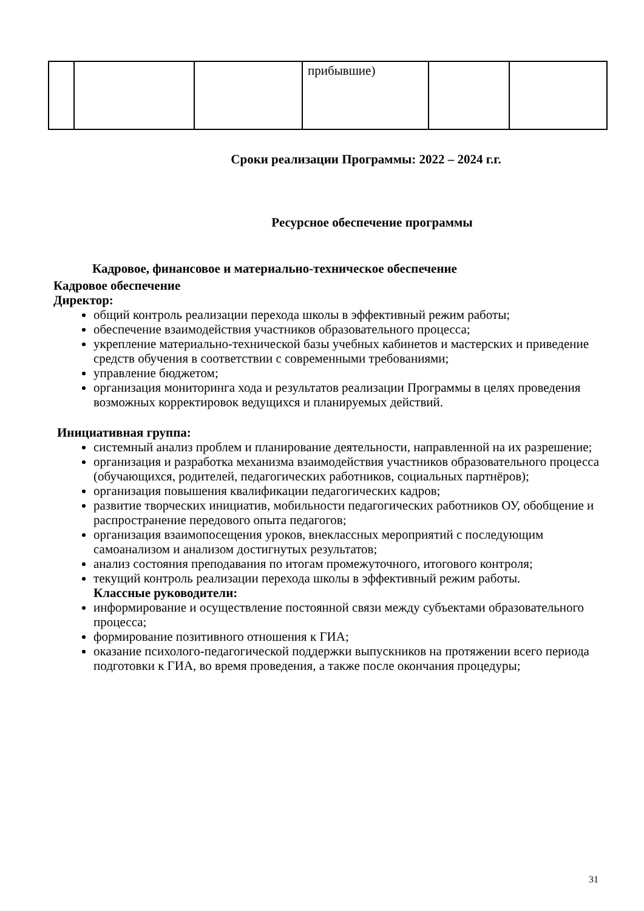| | | | прибывшие) | | |
Сроки реализации Программы: 2022 – 2024 г.г.
Ресурсное обеспечение программы
Кадровое, финансовое и материально-техническое обеспечение
Кадровое обеспечение
Директор:
общий контроль реализации перехода школы в эффективный режим работы;
обеспечение взаимодействия участников образовательного процесса;
укрепление материально-технической базы учебных кабинетов и мастерских и приведение средств обучения в соответствии с современными требованиями;
управление бюджетом;
организация мониторинга хода и результатов реализации Программы в целях проведения возможных корректировок ведущихся и планируемых действий.
Инициативная группа:
системный анализ проблем и планирование деятельности, направленной на их разрешение;
организация и разработка механизма взаимодействия участников образовательного процесса (обучающихся, родителей, педагогических работников, социальных партнёров);
организация повышения квалификации педагогических кадров;
развитие творческих инициатив, мобильности педагогических работников ОУ, обобщение и распространение передового опыта педагогов;
организация взаимопосещения уроков, внеклассных мероприятий с последующим самоанализом и анализом достигнутых результатов;
анализ состояния преподавания по итогам промежуточного, итогового контроля;
текущий контроль реализации перехода школы в эффективный режим работы.
Классные руководители:
информирование и осуществление постоянной связи между субъектами образовательного процесса;
формирование позитивного отношения к ГИА;
оказание психолого-педагогической поддержки выпускников на протяжении всего периода подготовки к ГИА, во время проведения, а также после окончания процедуры;
31